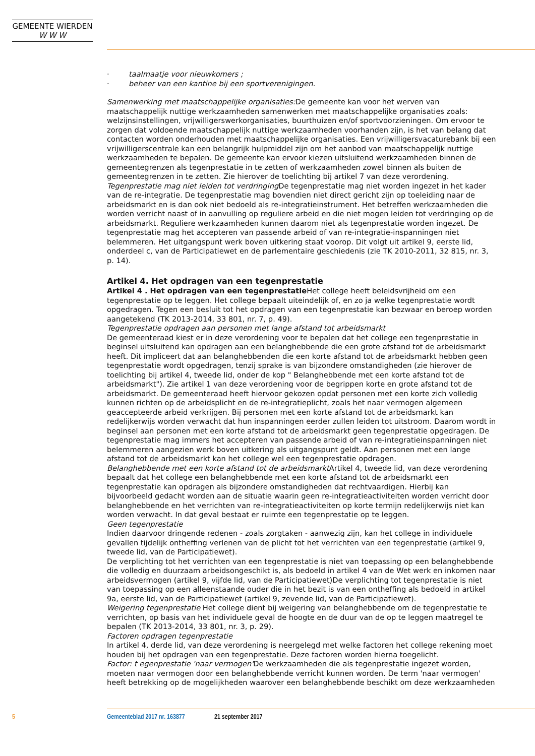GEMEENTE WIERDEN
W W W
· taalmaatje voor nieuwkomers ;
· beheer van een kantine bij een sportverenigingen.
Samenwerking met maatschappelijke organisaties: De gemeente kan voor het werven van maatschappelijk nuttige werkzaamheden samenwerken met maatschappelijke organisaties zoals: welzijnsinstellingen, vrijwilligerswerkorganisaties, buurthuizen en/of sportvoorzieningen. Om ervoor te zorgen dat voldoende maatschappelijk nuttige werkzaamheden voorhanden zijn, is het van belang dat contacten worden onderhouden met maatschappelijke organisaties. Een vrijwilligersvacaturebank bij een vrijwilligerscentrale kan een belangrijk hulpmiddel zijn om het aanbod van maatschappelijk nuttige werkzaamheden te bepalen. De gemeente kan ervoor kiezen uitsluitend werkzaamheden binnen de gemeentegrenzen als tegenprestatie in te zetten of werkzaamheden zowel binnen als buiten de gemeentegrenzen in te zetten. Zie hierover de toelichting bij artikel 7 van deze verordening.
Tegenprestatie mag niet leiden tot verdringing De tegenprestatie mag niet worden ingezet in het kader van de re-integratie. De tegenprestatie mag bovendien niet direct gericht zijn op toeleiding naar de arbeidsmarkt en is dan ook niet bedoeld als re-integratieinstrument. Het betreffen werkzaamheden die worden verricht naast of in aanvulling op reguliere arbeid en die niet mogen leiden tot verdringing op de arbeidsmarkt. Reguliere werkzaamheden kunnen daarom niet als tegenprestatie worden ingezet. De tegenprestatie mag het accepteren van passende arbeid of van re-integratie-inspanningen niet belemmeren. Het uitgangspunt werk boven uitkering staat voorop. Dit volgt uit artikel 9, eerste lid, onderdeel c, van de Participatiewet en de parlementaire geschiedenis (zie TK 2010-2011, 32 815, nr. 3, p. 14).
Artikel 4. Het opdragen van een tegenprestatie
Artikel 4 . Het opdragen van een tegenprestatie Het college heeft beleidsvrijheid om een tegenprestatie op te leggen. Het college bepaalt uiteindelijk of, en zo ja welke tegenprestatie wordt opgedragen. Tegen een besluit tot het opdragen van een tegenprestatie kan bezwaar en beroep worden aangetekend (TK 2013-2014, 33 801, nr. 7, p. 49).
Tegenprestatie opdragen aan personen met lange afstand tot arbeidsmarkt
De gemeenteraad kiest er in deze verordening voor te bepalen dat het college een tegenprestatie in beginsel uitsluitend kan opdragen aan een belanghebbende die een grote afstand tot de arbeidsmarkt heeft. Dit impliceert dat aan belanghebbenden die een korte afstand tot de arbeidsmarkt hebben geen tegenprestatie wordt opgedragen, tenzij sprake is van bijzondere omstandigheden (zie hierover de toelichting bij artikel 4, tweede lid, onder de kop " Belanghebbende met een korte afstand tot de arbeidsmarkt"). Zie artikel 1 van deze verordening voor de begrippen korte en grote afstand tot de arbeidsmarkt. De gemeenteraad heeft hiervoor gekozen opdat personen met een korte zich volledig kunnen richten op de arbeidsplicht en de re-integratieplicht, zoals het naar vermogen algemeen geaccepteerde arbeid verkrijgen. Bij personen met een korte afstand tot de arbeidsmarkt kan redelijkerwijs worden verwacht dat hun inspanningen eerder zullen leiden tot uitstroom. Daarom wordt in beginsel aan personen met een korte afstand tot de arbeidsmarkt geen tegenprestatie opgedragen. De tegenprestatie mag immers het accepteren van passende arbeid of van re-integratieinspanningen niet belemmeren aangezien werk boven uitkering als uitgangspunt geldt. Aan personen met een lange afstand tot de arbeidsmarkt kan het college wel een tegenprestatie opdragen.
Belanghebbende met een korte afstand tot de arbeidsmarkt Artikel 4, tweede lid, van deze verordening bepaalt dat het college een belanghebbende met een korte afstand tot de arbeidsmarkt een tegenprestatie kan opdragen als bijzondere omstandigheden dat rechtvaardigen. Hierbij kan bijvoorbeeld gedacht worden aan de situatie waarin geen re-integratieactiviteiten worden verricht door belanghebbende en het verrichten van re-integratieactiviteiten op korte termijn redelijkerwijs niet kan worden verwacht. In dat geval bestaat er ruimte een tegenprestatie op te leggen.
Geen tegenprestatie
Indien daarvoor dringende redenen - zoals zorgtaken - aanwezig zijn, kan het college in individuele gevallen tijdelijk ontheffing verlenen van de plicht tot het verrichten van een tegenprestatie (artikel 9, tweede lid, van de Participatiewet).
De verplichting tot het verrichten van een tegenprestatie is niet van toepassing op een belanghebbende die volledig en duurzaam arbeidsongeschikt is, als bedoeld in artikel 4 van de Wet werk en inkomen naar arbeidsvermogen (artikel 9, vijfde lid, van de Participatiewet)De verplichting tot tegenprestatie is niet van toepassing op een alleenstaande ouder die in het bezit is van een ontheffing als bedoeld in artikel 9a, eerste lid, van de Participatiewet (artikel 9, zevende lid, van de Participatiewet).
Weigering tegenprestatie Het college dient bij weigering van belanghebbende om de tegenprestatie te verrichten, op basis van het individuele geval de hoogte en de duur van de op te leggen maatregel te bepalen (TK 2013-2014, 33 801, nr. 3, p. 29).
Factoren opdragen tegenprestatie
In artikel 4, derde lid, van deze verordening is neergelegd met welke factoren het college rekening moet houden bij het opdragen van een tegenprestatie. Deze factoren worden hierna toegelicht.
Factor: t egenprestatie 'naar vermogen'De werkzaamheden die als tegenprestatie ingezet worden, moeten naar vermogen door een belanghebbende verricht kunnen worden. De term 'naar vermogen' heeft betrekking op de mogelijkheden waarover een belanghebbende beschikt om deze werkzaamheden
5 Gemeenteblad 2017 nr. 163877 21 september 2017